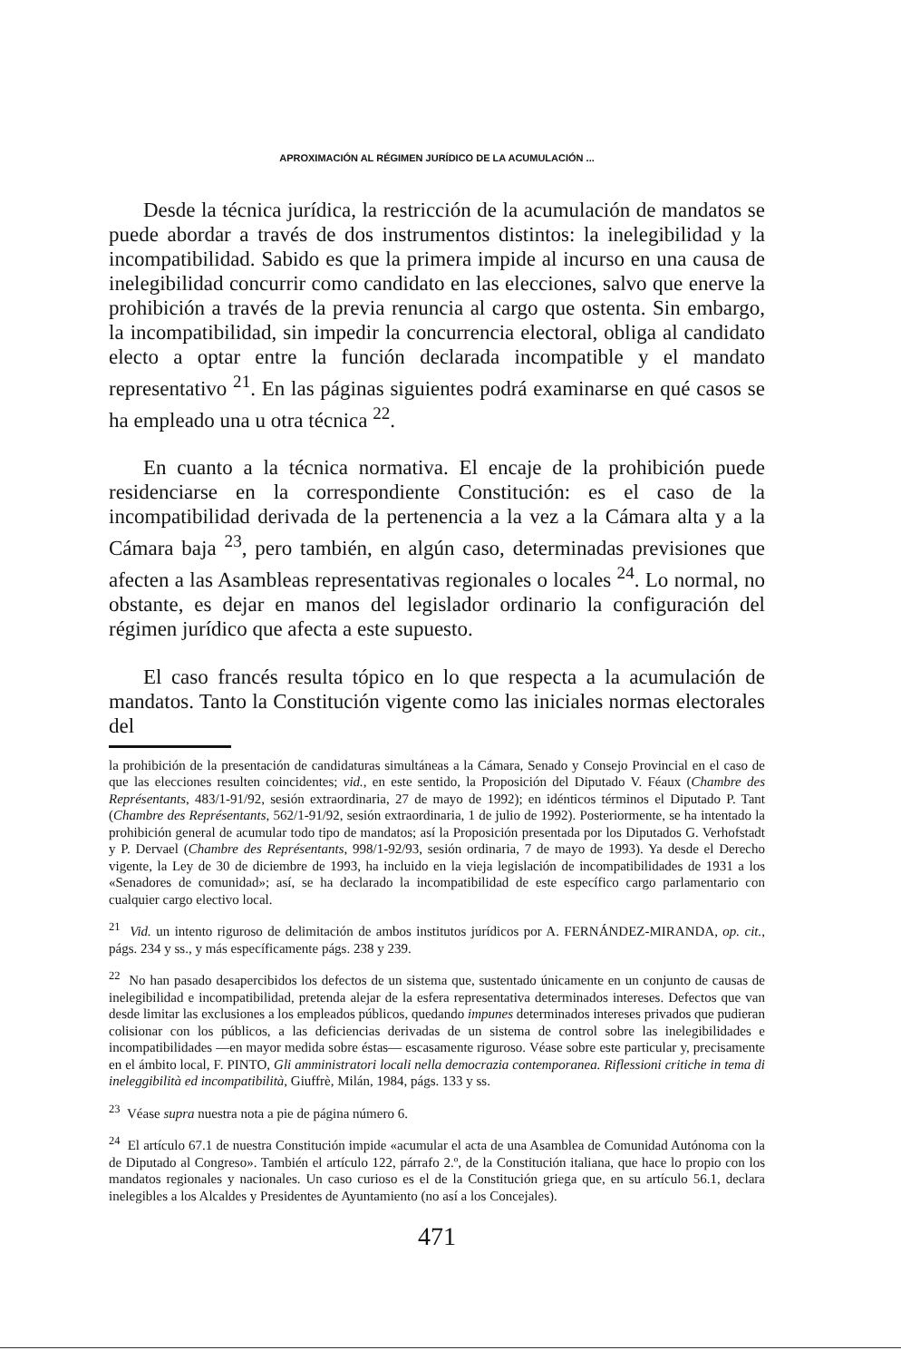APROXIMACIÓN AL RÉGIMEN JURÍDICO DE LA ACUMULACIÓN ...
Desde la técnica jurídica, la restricción de la acumulación de mandatos se puede abordar a través de dos instrumentos distintos: la inelegibilidad y la incompatibilidad. Sabido es que la primera impide al incurso en una causa de inelegibilidad concurrir como candidato en las elecciones, salvo que enerve la prohibición a través de la previa renuncia al cargo que ostenta. Sin embargo, la incompatibilidad, sin impedir la concurrencia electoral, obliga al candidato electo a optar entre la función declarada incompatible y el mandato representativo <sup>21</sup>. En las páginas siguientes podrá examinarse en qué casos se ha empleado una u otra técnica <sup>22</sup>.
En cuanto a la técnica normativa. El encaje de la prohibición puede residenciarse en la correspondiente Constitución: es el caso de la incompatibilidad derivada de la pertenencia a la vez a la Cámara alta y a la Cámara baja <sup>23</sup>, pero también, en algún caso, determinadas previsiones que afecten a las Asambleas representativas regionales o locales <sup>24</sup>. Lo normal, no obstante, es dejar en manos del legislador ordinario la configuración del régimen jurídico que afecta a este supuesto.
El caso francés resulta tópico en lo que respecta a la acumulación de mandatos. Tanto la Constitución vigente como las iniciales normas electorales del
la prohibición de la presentación de candidaturas simultáneas a la Cámara, Senado y Consejo Provincial en el caso de que las elecciones resulten coincidentes; vid., en este sentido, la Proposición del Diputado V. Féaux (Chambre des Représentants, 483/1-91/92, sesión extraordinaria, 27 de mayo de 1992); en idénticos términos el Diputado P. Tant (Chambre des Représentants, 562/1-91/92, sesión extraordinaria, 1 de julio de 1992). Posteriormente, se ha intentado la prohibición general de acumular todo tipo de mandatos; así la Proposición presentada por los Diputados G. Verhofstadt y P. Dervael (Chambre des Représentants, 998/1-92/93, sesión ordinaria, 7 de mayo de 1993). Ya desde el Derecho vigente, la Ley de 30 de diciembre de 1993, ha incluido en la vieja legislación de incompatibilidades de 1931 a los «Senadores de comunidad»; así, se ha declarado la incompatibilidad de este específico cargo parlamentario con cualquier cargo electivo local.
<sup>21</sup> Vid. un intento riguroso de delimitación de ambos institutos jurídicos por A. FERNÁNDEZ-MIRANDA, op. cit., págs. 234 y ss., y más específicamente págs. 238 y 239.
<sup>22</sup> No han pasado desapercibidos los defectos de un sistema que, sustentado únicamente en un conjunto de causas de inelegibilidad e incompatibilidad, pretenda alejar de la esfera representativa determinados intereses. Defectos que van desde limitar las exclusiones a los empleados públicos, quedando impunes determinados intereses privados que pudieran colisionar con los públicos, a las deficiencias derivadas de un sistema de control sobre las inelegibilidades e incompatibilidades —en mayor medida sobre éstas— escasamente riguroso. Véase sobre este particular y, precisamente en el ámbito local, F. PINTO, Gli amministratori locali nella democrazia contemporanea. Riflessioni critiche in tema di ineleggibilità ed incompatibilità, Giuffrè, Milán, 1984, págs. 133 y ss.
<sup>23</sup> Véase supra nuestra nota a pie de página número 6.
<sup>24</sup> El artículo 67.1 de nuestra Constitución impide «acumular el acta de una Asamblea de Comunidad Autónoma con la de Diputado al Congreso». También el artículo 122, párrafo 2.º, de la Constitución italiana, que hace lo propio con los mandatos regionales y nacionales. Un caso curioso es el de la Constitución griega que, en su artículo 56.1, declara inelegibles a los Alcaldes y Presidentes de Ayuntamiento (no así a los Concejales).
471